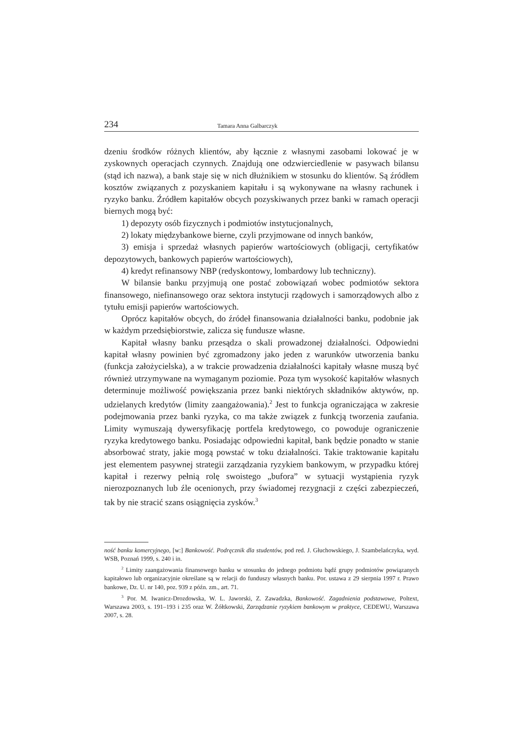234 Tamara Anna Galbarczyk
dzeniu środków różnych klientów, aby łącznie z własnymi zasobami lokować je w zyskownych operacjach czynnych. Znajdują one odzwierciedlenie w pasywach bilansu (stąd ich nazwa), a bank staje się w nich dłużnikiem w stosunku do klientów. Są źródłem kosztów związanych z pozyskaniem kapitału i są wykonywane na własny rachunek i ryzyko banku. Źródłem kapitałów obcych pozyskiwanych przez banki w ramach operacji biernych mogą być:
1) depozyty osób fizycznych i podmiotów instytucjonalnych,
2) lokaty międzybankowe bierne, czyli przyjmowane od innych banków,
3) emisja i sprzedaż własnych papierów wartościowych (obligacji, certyfikatów depozytowych, bankowych papierów wartościowych),
4) kredyt refinansowy NBP (redyskontowy, lombardowy lub techniczny).
W bilansie banku przyjmują one postać zobowiązań wobec podmiotów sektora finansowego, niefinansowego oraz sektora instytucji rządowych i samorządowych albo z tytułu emisji papierów wartościowych.
Oprócz kapitałów obcych, do źródeł finansowania działalności banku, podobnie jak w każdym przedsiębiorstwie, zalicza się fundusze własne.
Kapitał własny banku przesądza o skali prowadzonej działalności. Odpowiedni kapitał własny powinien być zgromadzony jako jeden z warunków utworzenia banku (funkcja założycielska), a w trakcie prowadzenia działalności kapitały własne muszą być również utrzymywane na wymaganym poziomie. Poza tym wysokość kapitałów własnych determinuje możliwość powiększania przez banki niektórych składników aktywów, np. udzielanych kredytów (limity zaangażowania).<sup>2</sup> Jest to funkcja ograniczająca w zakresie podejmowania przez banki ryzyka, co ma także związek z funkcją tworzenia zaufania. Limity wymuszają dywersyfikację portfela kredytowego, co powoduje ograniczenie ryzyka kredytowego banku. Posiadając odpowiedni kapitał, bank będzie ponadto w stanie absorbować straty, jakie mogą powstać w toku działalności. Takie traktowanie kapitału jest elementem pasywnej strategii zarządzania ryzykiem bankowym, w przypadku której kapitał i rezerwy pełnią rolę swoistego „bufora” w sytuacji wystąpienia ryzyk nierozpoznanych lub źle ocenionych, przy świadomej rezygnacji z części zabezpieczeń, tak by nie stracić szans osiągnięcia zysków.<sup>3</sup>
ność banku komercyjnego, [w:] Bankowość. Podręcznik dla studentów, pod red. J. Głuchowskiego, J. Szambelańczyka, wyd. WSB, Poznań 1999, s. 240 i in.
<sup>2</sup> Limity zaangażowania finansowego banku w stosunku do jednego podmiotu bądź grupy podmiotów powiązanych kapitałowo lub organizacyjnie określane są w relacji do funduszy własnych banku. Por. ustawa z 29 sierpnia 1997 r. Prawo bankowe, Dz. U. nr 140, poz. 939 z późn. zm., art. 71.
<sup>3</sup> Por. M. Iwanicz-Drozdowska, W. L. Jaworski, Z. Zawadzka, Bankowość. Zagadnienia podstawowe, Poltext, Warszawa 2003, s. 191–193 i 235 oraz W. Żółtkowski, Zarządzanie ryzykiem bankowym w praktyce, CEDEWU, Warszawa 2007, s. 28.